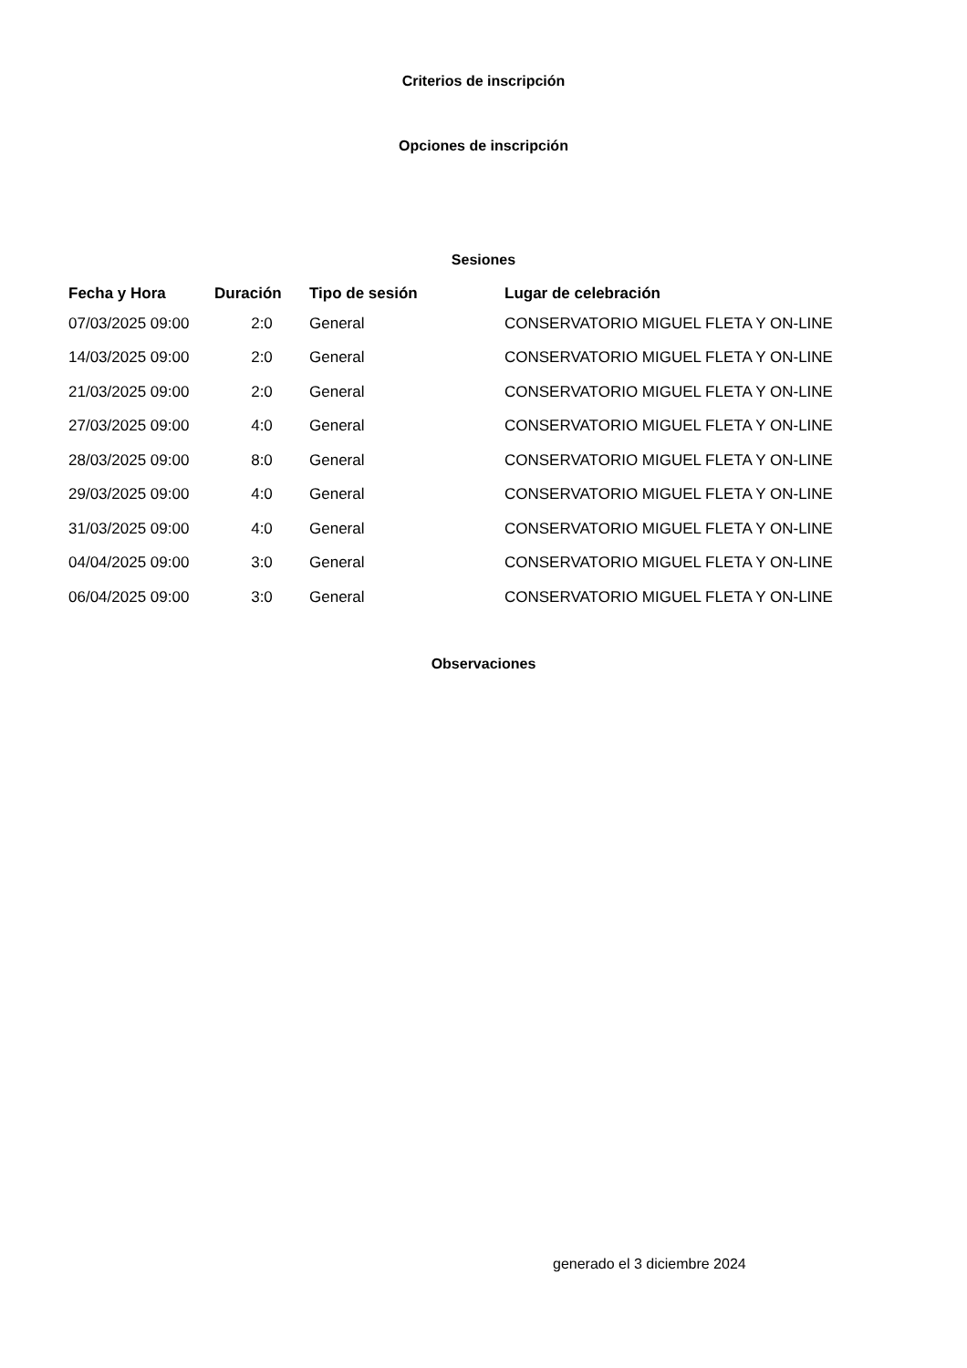Criterios de inscripción
Opciones de inscripción
Sesiones
| Fecha y Hora | Duración | Tipo de sesión | Lugar de celebración |
| --- | --- | --- | --- |
| 07/03/2025 09:00 | 2:0 | General | CONSERVATORIO MIGUEL FLETA Y ON-LINE |
| 14/03/2025 09:00 | 2:0 | General | CONSERVATORIO MIGUEL FLETA Y ON-LINE |
| 21/03/2025 09:00 | 2:0 | General | CONSERVATORIO MIGUEL FLETA Y ON-LINE |
| 27/03/2025 09:00 | 4:0 | General | CONSERVATORIO MIGUEL FLETA Y ON-LINE |
| 28/03/2025 09:00 | 8:0 | General | CONSERVATORIO MIGUEL FLETA Y ON-LINE |
| 29/03/2025 09:00 | 4:0 | General | CONSERVATORIO MIGUEL FLETA Y ON-LINE |
| 31/03/2025 09:00 | 4:0 | General | CONSERVATORIO MIGUEL FLETA Y ON-LINE |
| 04/04/2025 09:00 | 3:0 | General | CONSERVATORIO MIGUEL FLETA Y ON-LINE |
| 06/04/2025 09:00 | 3:0 | General | CONSERVATORIO MIGUEL FLETA Y ON-LINE |
Observaciones
generado el 3 diciembre 2024